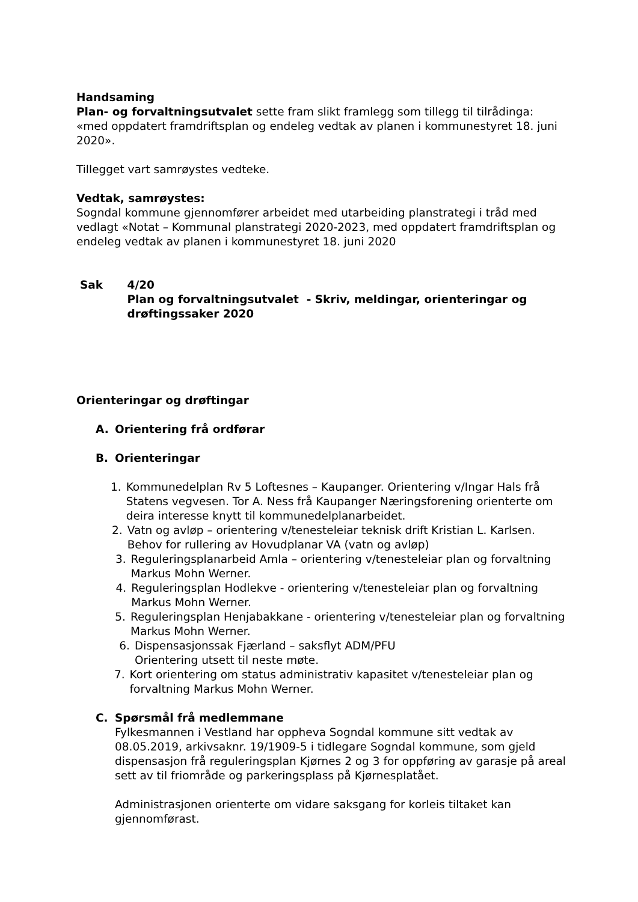Handsaming
Plan- og forvaltningsutvalet sette fram slikt framlegg som tillegg til tilrådinga: «med oppdatert framdriftsplan og endeleg vedtak av planen i kommunestyret 18. juni 2020».
Tillegget vart samrøystes vedteke.
Vedtak, samrøystes:
Sogndal kommune gjennomfører arbeidet med utarbeiding planstrategi i tråd med vedlagt «Notat – Kommunal planstrategi 2020-2023, med oppdatert framdriftsplan og endeleg vedtak av planen i kommunestyret 18. juni 2020
Sak 4/20
Plan og forvaltningsutvalet - Skriv, meldingar, orienteringar og drøftingssaker 2020
Orienteringar og drøftingar
A. Orientering frå ordførar
B. Orienteringar
1. Kommunedelplan Rv 5 Loftesnes – Kaupanger. Orientering v/Ingar Hals frå Statens vegvesen. Tor A. Ness frå Kaupanger Næringsforening orienterte om deira interesse knytt til kommunedelplanarbeidet.
2. Vatn og avløp – orientering v/tenesteleiar teknisk drift Kristian L. Karlsen. Behov for rullering av Hovudplanar VA (vatn og avløp)
3. Reguleringsplanarbeid Amla – orientering v/tenesteleiar plan og forvaltning Markus Mohn Werner.
4. Reguleringsplan Hodlekve - orientering v/tenesteleiar plan og forvaltning Markus Mohn Werner.
5. Reguleringsplan Henjabakkane - orientering v/tenesteleiar plan og forvaltning Markus Mohn Werner.
6. Dispensasjonssak Fjærland – saksflyt ADM/PFU
Orientering utsett til neste møte.
7. Kort orientering om status administrativ kapasitet v/tenesteleiar plan og forvaltning Markus Mohn Werner.
C. Spørsmål frå medlemmane
Fylkesmannen i Vestland har oppheva Sogndal kommune sitt vedtak av 08.05.2019, arkivsaknr. 19/1909-5 i tidlegare Sogndal kommune, som gjeld dispensasjon frå reguleringsplan Kjørnes 2 og 3 for oppføring av garasje på areal sett av til friområde og parkeringsplass på Kjørnesplatået.
Administrasjonen orienterte om vidare saksgang for korleis tiltaket kan gjennomførast.